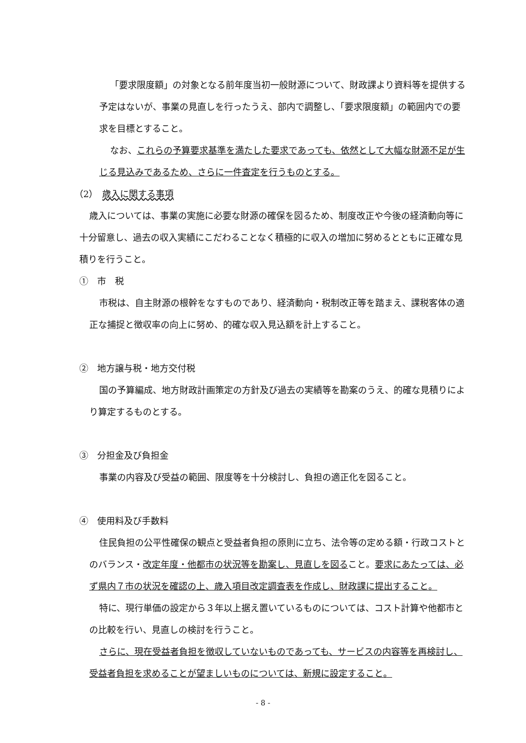「要求限度額」の対象となる前年度当初一般財源について、財政課より資料等を提供する予定はないが、事業の見直しを行ったうえ、部内で調整し、「要求限度額」の範囲内での要求を目標とすること。
なお、これらの予算要求基準を満たした要求であっても、依然として大幅な財源不足が生じる見込みであるため、さらに一件査定を行うものとする。
（2）　歳入に関する事項
歳入については、事業の実施に必要な財源の確保を図るため、制度改正や今後の経済動向等に十分留意し、過去の収入実績にこだわることなく積極的に収入の増加に努めるとともに正確な見積りを行うこと。
①　市　税
市税は、自主財源の根幹をなすものであり、経済動向・税制改正等を踏まえ、課税客体の適正な捕捉と徴収率の向上に努め、的確な収入見込額を計上すること。
②　地方譲与税・地方交付税
国の予算編成、地方財政計画策定の方針及び過去の実績等を勘案のうえ、的確な見積りにより算定するものとする。
③　分担金及び負担金
事業の内容及び受益の範囲、限度等を十分検討し、負担の適正化を図ること。
④　使用料及び手数料
住民負担の公平性確保の観点と受益者負担の原則に立ち、法令等の定める額・行政コストとのバランス・改定年度・他都市の状況等を勘案し、見直しを図ること。要求にあたっては、必ず県内７市の状況を確認の上、歳入項目改定調査表を作成し、財政課に提出すること。
特に、現行単価の設定から３年以上据え置いているものについては、コスト計算や他都市との比較を行い、見直しの検討を行うこと。
さらに、現在受益者負担を徴収していないものであっても、サービスの内容等を再検討し、受益者負担を求めることが望ましいものについては、新規に設定すること。
- 8 -